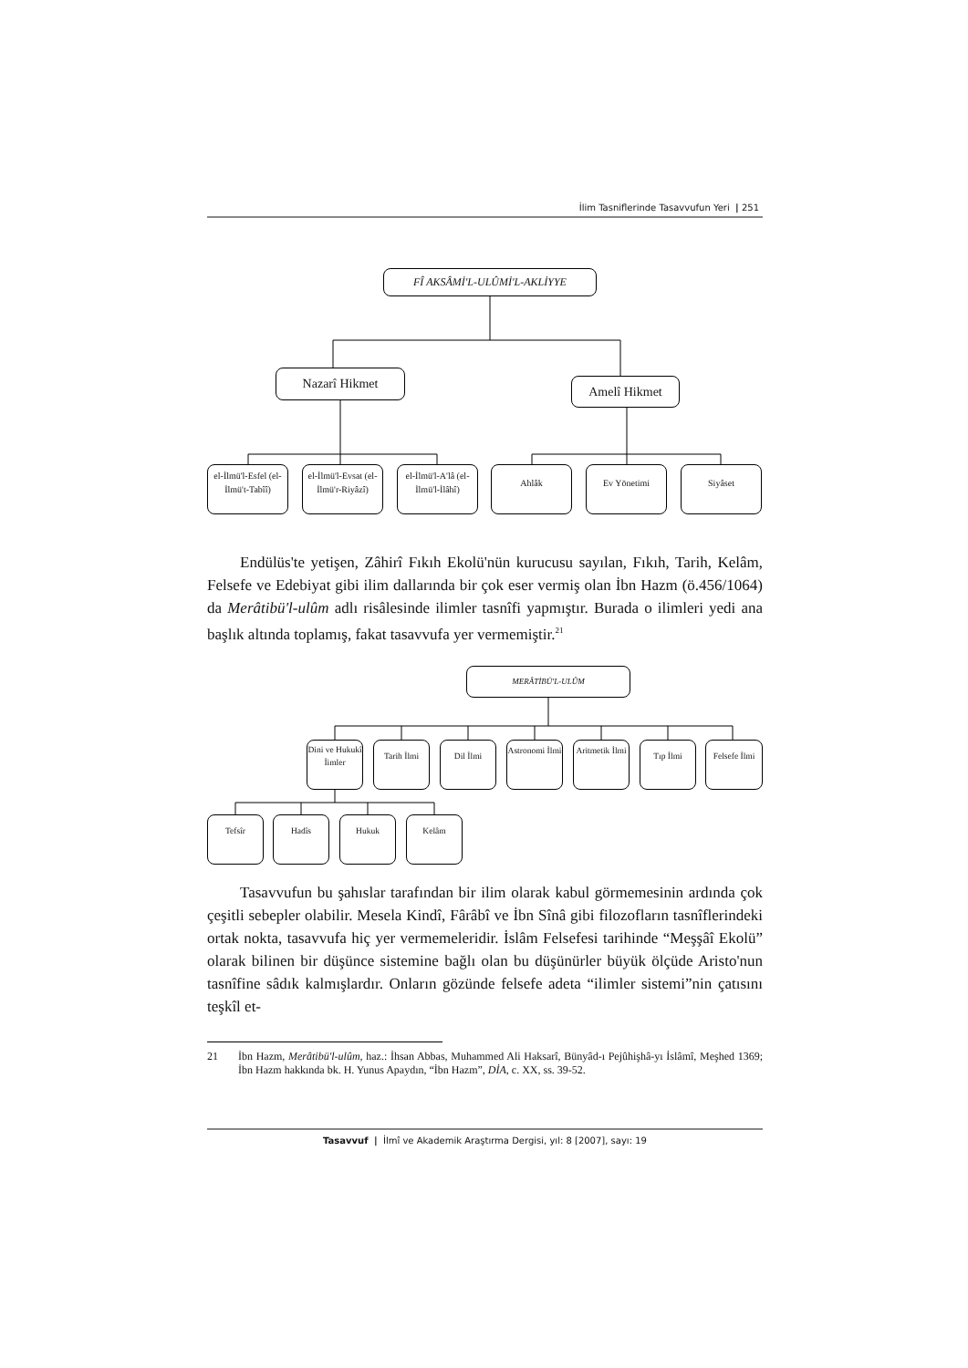İlim Tasniflerinde Tasavvufun Yeri | 251
FÎ AKSÂMİ'L-ULÛMİ'L-AKLİYYE
Nazarî Hikmet
Amelî Hikmet
el-İlmü'l-Esfel (el-İlmü't-Tabîî)
el-İlmü'l-Evsat (el-İlmü'r-Riyâzî)
el-İlmü'l-A'lâ (el-İlmü'l-İlâhî)
Ahlâk Ev Yönetimi Siyâset
Endülüs'te yetişen, Zâhirî Fıkıh Ekolü'nün kurucusu sayılan, Fıkıh, Tarih, Kelâm, Felsefe ve Edebiyat gibi ilim dallarında bir çok eser vermiş olan İbn Hazm (ö.456/1064) da Merâtibü'l-ulûm adlı risâlesinde ilimler tasnîfi yapmıştır. Burada o ilimleri yedi ana başlık altında toplamış, fakat tasavvufa yer vermemiştir.<sup>21</sup>
MERÂTİBÜ'L-ULÛM
Dini ve Hukukî İimler
Tarih İlmi Dil İlmi
Astronomi İlmi
Aritmetik İlmi
Tıp İlmi
Felsefe İlmi
Tefsîr Hadîs Hukuk Kelâm
Tasavvufun bu şahıslar tarafından bir ilim olarak kabul görmemesinin ardında çok çeşitli sebepler olabilir. Mesela Kindî, Fârâbî ve İbn Sînâ gibi filozofların tasnîflerindeki ortak nokta, tasavvufa hiç yer vermemeleridir. İslâm Felsefesi tarihinde “Meşşâî Ekolü” olarak bilinen bir düşünce sistemine bağlı olan bu düşünürler büyük ölçüde Aristo'nun tasnîfine sâdık kalmışlardır. Onların gözünde felsefe adeta “ilimler sistemi”nin çatısını teşkîl et-
21 İbn Hazm, Merâtibü'l-ulûm, haz.: İhsan Abbas, Muhammed Ali Haksarî, Bünyâd-ı Pejûhişhâ-yı İslâmî, Meşhed 1369; İbn Hazm hakkında bk. H. Yunus Apaydın, “İbn Hazm”, DİA, c. XX, ss. 39-52.
Tasavvuf | İlmî ve Akademik Araştırma Dergisi, yıl: 8 [2007], sayı: 19